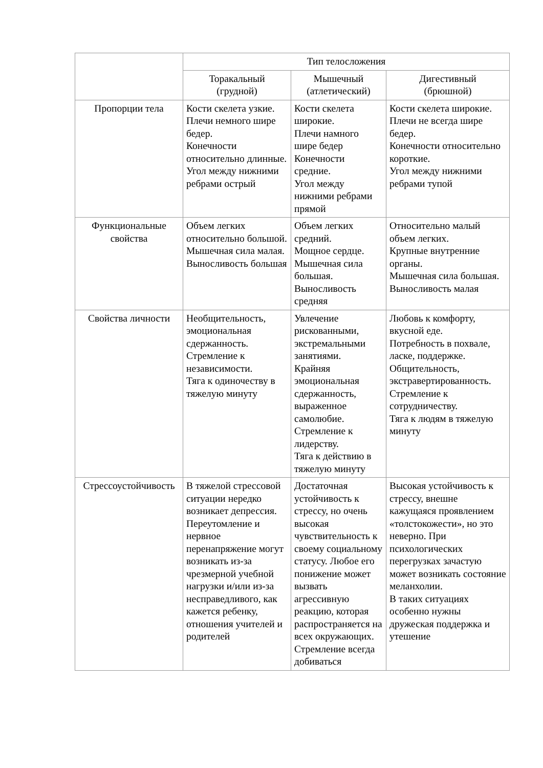| | Тип телосложения | | |
| --- | --- | --- | --- |
| | Торакальный (грудной) | Мышечный (атлетический) | Дигестивный (брюшной) |
| Пропорции тела | Кости скелета узкие. Плечи немного шире бедер. Конечности относительно длинные. Угол между нижними ребрами острый | Кости скелета широкие. Плечи намного шире бедер Конечности средние. Угол между нижними ребрами прямой | Кости скелета широкие. Плечи не всегда шире бедер. Конечности относительно короткие. Угол между нижними ребрами тупой |
| Функциональные свойства | Объем легких относительно большой. Мышечная сила малая. Выносливость большая | Объем легких средний. Мощное сердце. Мышечная сила большая. Выносливость средняя | Относительно малый объем легких. Крупные внутренние органы. Мышечная сила большая. Выносливость малая |
| Свойства личности | Необщительность, эмоциональная сдержанность. Стремление к независимости. Тяга к одиночеству в тяжелую минуту | Увлечение рискованными, экстремальными занятиями. Крайняя эмоциональная сдержанность, выраженное самолюбие. Стремление к лидерству. Тяга к действию в тяжелую минуту | Любовь к комфорту, вкусной еде. Потребность в похвале, ласке, поддержке. Общительность, экстравертированность. Стремление к сотрудничеству. Тяга к людям в тяжелую минуту |
| Стрессоустойчивость | В тяжелой стрессовой ситуации нередко возникает депрессия. Переутомление и нервное перенапряжение могут возникать из-за чрезмерной учебной нагрузки и/или из-за несправедливого, как кажется ребенку, отношения учителей и родителей | Достаточная устойчивость к стрессу, но очень высокая чувствительность к своему социальному статусу. Любое его понижение может вызвать агрессивную реакцию, которая распространяется на всех окружающих. Стремление всегда добиваться | Высокая устойчивость к стрессу, внешне кажущаяся проявлением «толстокожести», но это неверно. При психологических перегрузках зачастую может возникать состояние меланхолии. В таких ситуациях особенно нужны дружеская поддержка и утешение |